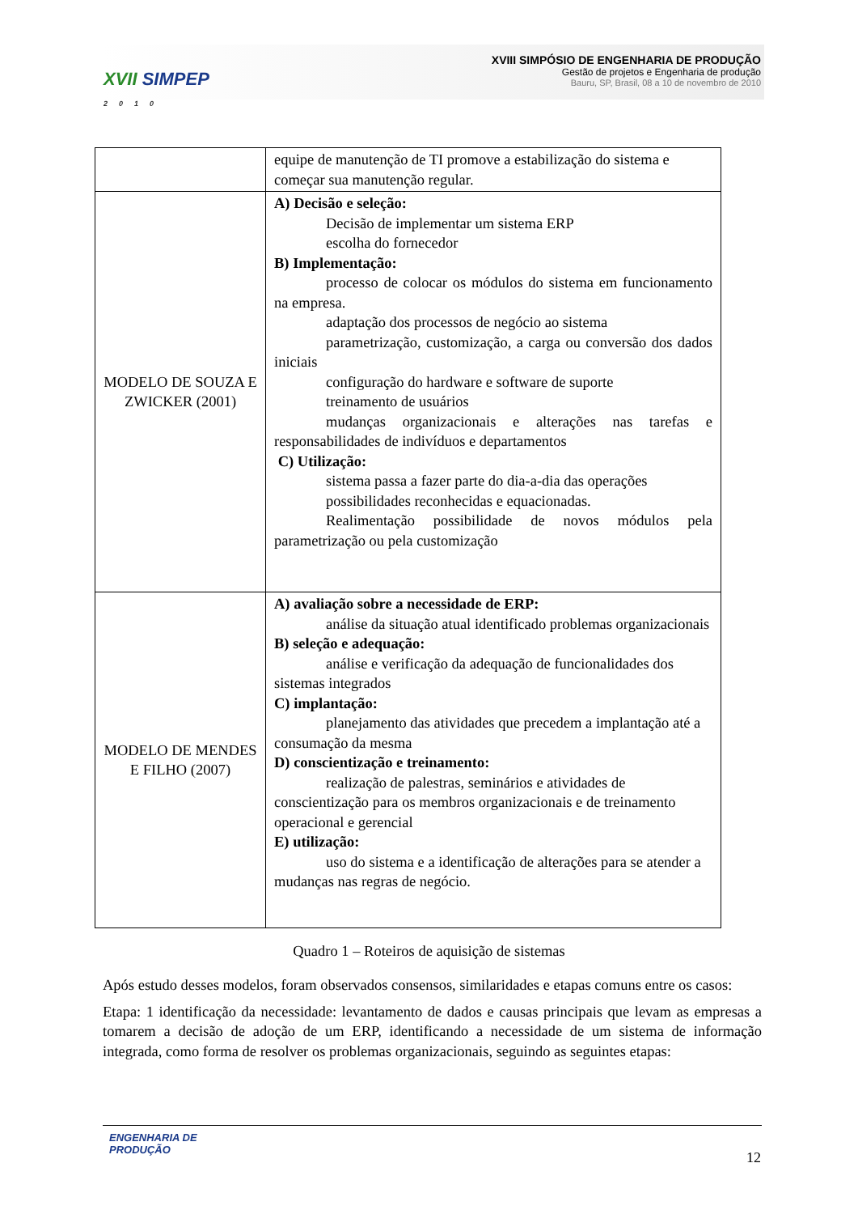XVII SIMPEP
2010
XVIII SIMPÓSIO DE ENGENHARIA DE PRODUÇÃO
Gestão de projetos e Engenharia de produção
Bauru, SP, Brasil, 08 a 10 de novembro de 2010
| | equipe de manutenção de TI promove a estabilização do sistema e começar sua manutenção regular. |
| MODELO DE SOUZA E ZWICKER (2001) | A) Decisão e seleção: Decisão de implementar um sistema ERP escolha do fornecedor B) Implementação: processo de colocar os módulos do sistema em funcionamento na empresa. adaptação dos processos de negócio ao sistema parametrização, customização, a carga ou conversão dos dados iniciais configuração do hardware e software de suporte treinamento de usuários mudanças organizacionais e alterações nas tarefas e responsabilidades de indivíduos e departamentos C) Utilização: sistema passa a fazer parte do dia-a-dia das operações possibilidades reconhecidas e equacionadas. Realimentação possibilidade de novos módulos pela parametrização ou pela customização |
| MODELO DE MENDES E FILHO (2007) | A) avaliação sobre a necessidade de ERP: análise da situação atual identificado problemas organizacionais B) seleção e adequação: análise e verificação da adequação de funcionalidades dos sistemas integrados C) implantação: planejamento das atividades que precedem a implantação até a consumação da mesma D) conscientização e treinamento: realização de palestras, seminários e atividades de conscientização para os membros organizacionais e de treinamento operacional e gerencial E) utilização: uso do sistema e a identificação de alterações para se atender a mudanças nas regras de negócio. |
Quadro 1 – Roteiros de aquisição de sistemas
Após estudo desses modelos, foram observados consensos, similaridades e etapas comuns entre os casos:
Etapa: 1 identificação da necessidade: levantamento de dados e causas principais que levam as empresas a tomarem a decisão de adoção de um ERP, identificando a necessidade de um sistema de informação integrada, como forma de resolver os problemas organizacionais, seguindo as seguintes etapas:
ENGENHARIA DE
PRODUÇÃO
12